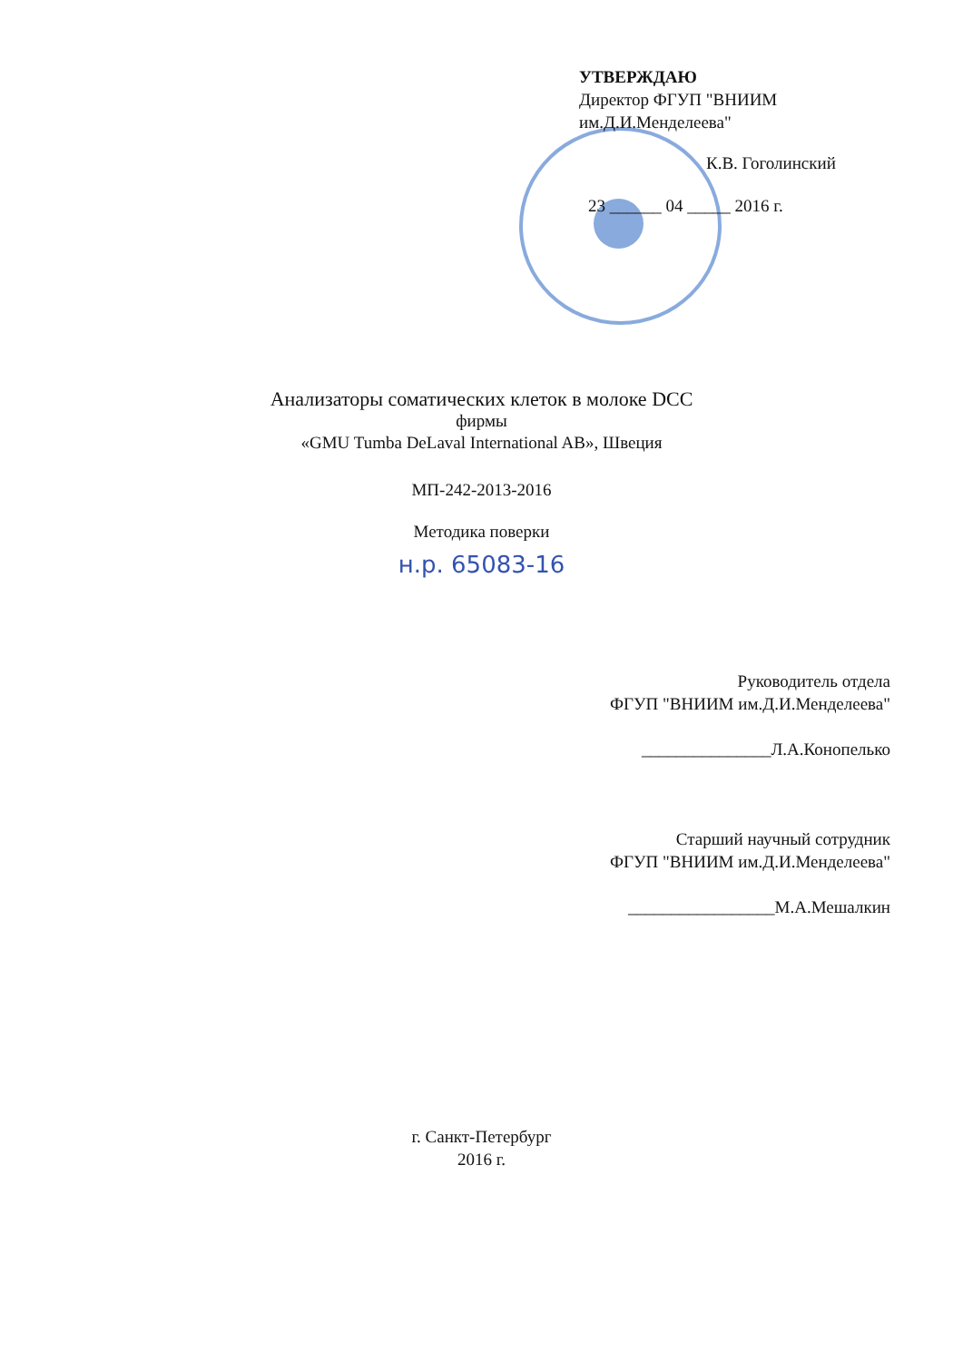УТВЕРЖДАЮ
Директор ФГУП "ВНИИМ
им.Д.И.Менделеева"
К.В. Гоголинский
23 ______ 04 _____ 2016 г.
Анализаторы соматических клеток в молоке DCC
фирмы
«GMU Tumba DeLaval International AB», Швеция
МП-242-2013-2016
Методика поверки
н.р. 65083-16
Руководитель отдела
ФГУП "ВНИИМ им.Д.И.Менделеева"
_______________Л.А.Конопелько
Старший научный сотрудник
ФГУП "ВНИИМ им.Д.И.Менделеева"
_________________М.А.Мешалкин
г. Санкт-Петербург
2016 г.